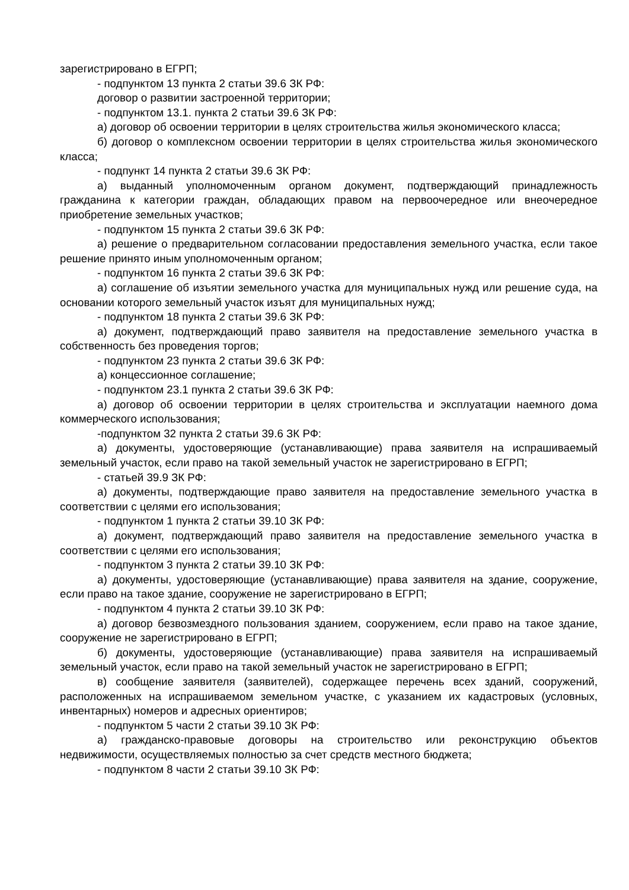зарегистрировано в ЕГРП;
- подпунктом 13 пункта 2 статьи 39.6 ЗК РФ:
договор о развитии застроенной территории;
- подпунктом 13.1. пункта 2 статьи 39.6 ЗК РФ:
а) договор об освоении территории в целях строительства жилья экономического класса;
б) договор о комплексном освоении территории в целях строительства жилья экономического класса;
- подпункт 14 пункта 2 статьи 39.6 ЗК РФ:
а) выданный уполномоченным органом документ, подтверждающий принадлежность гражданина к категории граждан, обладающих правом на первоочередное или внеочередное приобретение земельных участков;
- подпунктом 15 пункта 2 статьи 39.6 ЗК РФ:
а) решение о предварительном согласовании предоставления земельного участка, если такое решение принято иным уполномоченным органом;
- подпунктом 16 пункта 2 статьи 39.6 ЗК РФ:
а) соглашение об изъятии земельного участка для муниципальных нужд или решение суда, на основании которого земельный участок изъят для муниципальных нужд;
- подпунктом 18 пункта 2 статьи 39.6 ЗК РФ:
а) документ, подтверждающий право заявителя на предоставление земельного участка в собственность без проведения торгов;
- подпунктом 23 пункта 2 статьи 39.6 ЗК РФ:
а) концессионное соглашение;
- подпунктом 23.1 пункта 2 статьи 39.6 ЗК РФ:
а) договор об освоении территории в целях строительства и эксплуатации наемного дома коммерческого использования;
-подпунктом 32 пункта 2 статьи 39.6 ЗК РФ:
а) документы, удостоверяющие (устанавливающие) права заявителя на испрашиваемый земельный участок, если право на такой земельный участок не зарегистрировано в ЕГРП;
- статьей 39.9 ЗК РФ:
а) документы, подтверждающие право заявителя на предоставление земельного участка в соответствии с целями его использования;
- подпунктом 1 пункта 2 статьи 39.10 ЗК РФ:
а) документ, подтверждающий право заявителя на предоставление земельного участка в соответствии с целями его использования;
- подпунктом 3 пункта 2 статьи 39.10 ЗК РФ:
а) документы, удостоверяющие (устанавливающие) права заявителя на здание, сооружение, если право на такое здание, сооружение не зарегистрировано в ЕГРП;
- подпунктом 4 пункта 2 статьи 39.10 ЗК РФ:
а) договор безвозмездного пользования зданием, сооружением, если право на такое здание, сооружение не зарегистрировано в ЕГРП;
б) документы, удостоверяющие (устанавливающие) права заявителя на испрашиваемый земельный участок, если право на такой земельный участок не зарегистрировано в ЕГРП;
в) сообщение заявителя (заявителей), содержащее перечень всех зданий, сооружений, расположенных на испрашиваемом земельном участке, с указанием их кадастровых (условных, инвентарных) номеров и адресных ориентиров;
- подпунктом 5 части 2 статьи 39.10 ЗК РФ:
а) гражданско-правовые договоры на строительство или реконструкцию объектов недвижимости, осуществляемых полностью за счет средств местного бюджета;
- подпунктом 8 части 2 статьи 39.10 ЗК РФ: